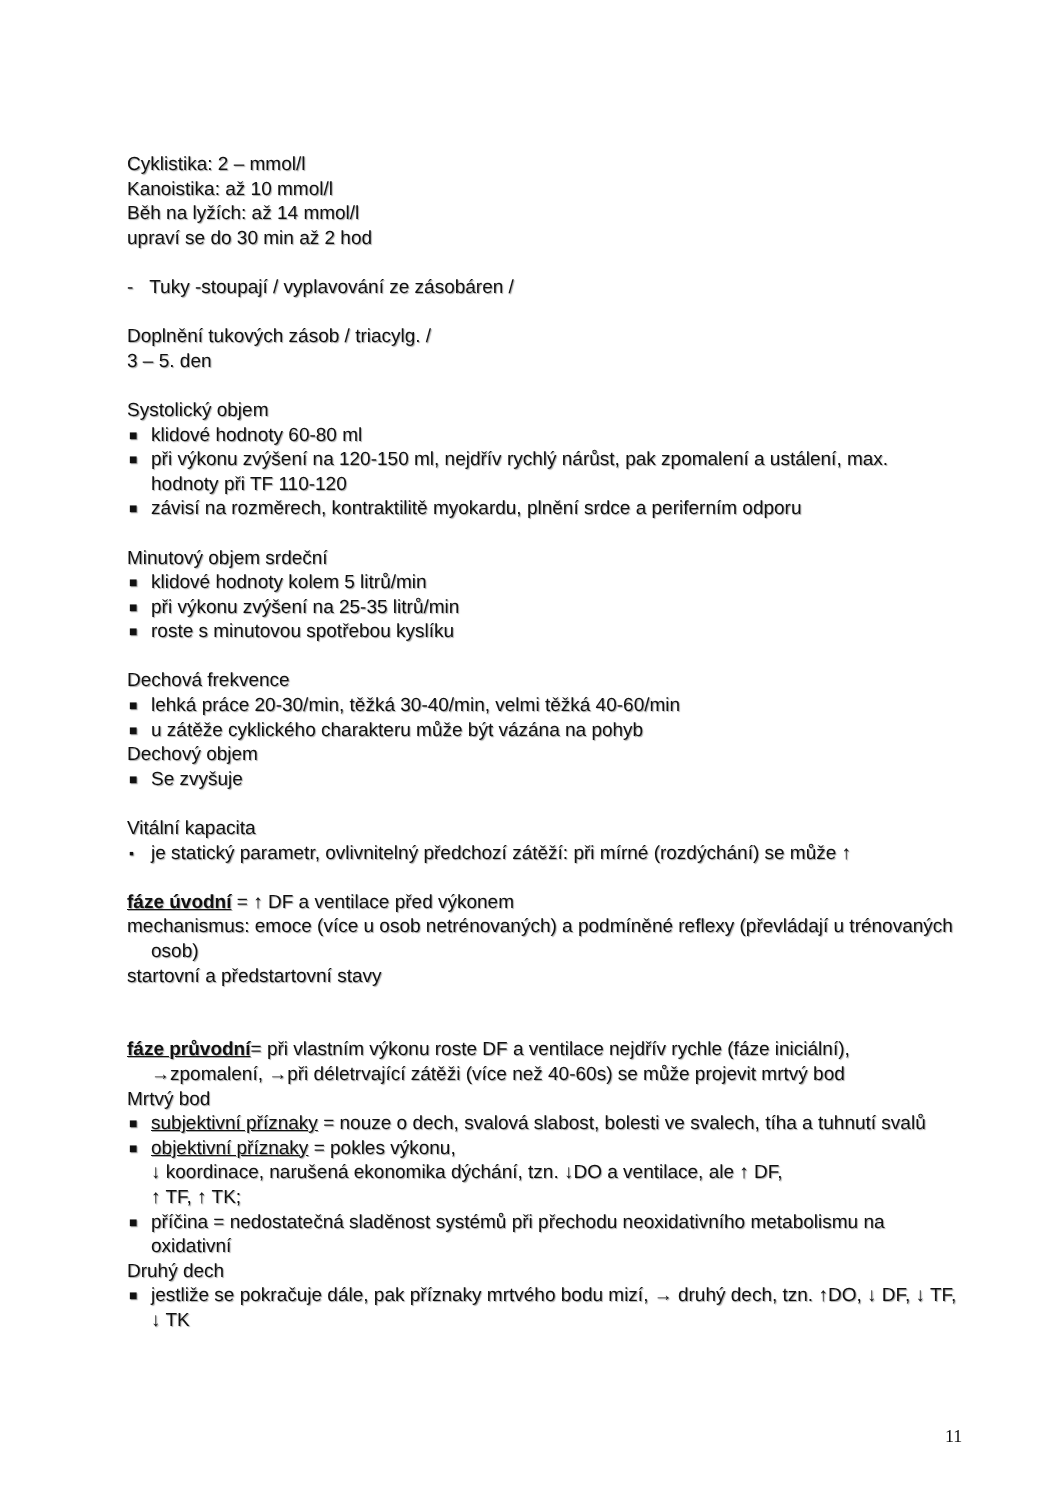Cyklistika: 2 – mmol/l
Kanoistika: až 10 mmol/l
Běh na lyžích: až 14 mmol/l
upraví se do 30 min až 2 hod
- Tuky -stoupají / vyplavování ze zásobáren /
Doplnění tukových zásob / triacylg. /
3 – 5. den
Systolický objem
■ klidové hodnoty 60-80 ml
■ při výkonu zvýšení na 120-150 ml, nejdřív rychlý nárůst, pak zpomalení a ustálení, max. hodnoty při TF 110-120
■ závisí na rozměrech, kontraktilitě myokardu, plnění srdce a periferním odporu
Minutový objem srdeční
■ klidové hodnoty kolem 5 litrů/min
■ při výkonu zvýšení na 25-35 litrů/min
■ roste s minutovou spotřebou kyslíku
Dechová frekvence
■ lehká práce 20-30/min, těžká 30-40/min, velmi těžká 40-60/min
■ u zátěže cyklického charakteru může být vázána na pohyb
Dechový objem
■ Se zvyšuje
Vitální kapacita
▪ je statický parametr, ovlivnitelný předchozí zátěží: při mírné (rozdýchání) se může ↑
fáze úvodní = ↑ DF a ventilace před výkonem
mechanismus: emoce (více u osob netrénovaných) a podmíněné reflexy (převládají u trénovaných osob)
startovní a předstartovní stavy
fáze průvodní= při vlastním výkonu roste DF a ventilace nejdřív rychle (fáze iniciální), →zpomalení, →při déletrvající zátěži (více než 40-60s) se může projevit mrtvý bod
Mrtvý bod
■ subjektivní příznaky = nouze o dech, svalová slabost, bolesti ve svalech, tíha a tuhnutí svalů
■ objektivní příznaky = pokles výkonu,
↓ koordinace, narušená ekonomika dýchání, tzn. ↓DO a ventilace, ale ↑ DF,
↑ TF, ↑ TK;
■ příčina = nedostatečná sladěnost systémů při přechodu neoxidativního metabolismu na oxidativní
Druhý dech
■ jestliže se pokračuje dále, pak příznaky mrtvého bodu mizí, → druhý dech, tzn. ↑DO, ↓ DF, ↓ TF, ↓ TK
11